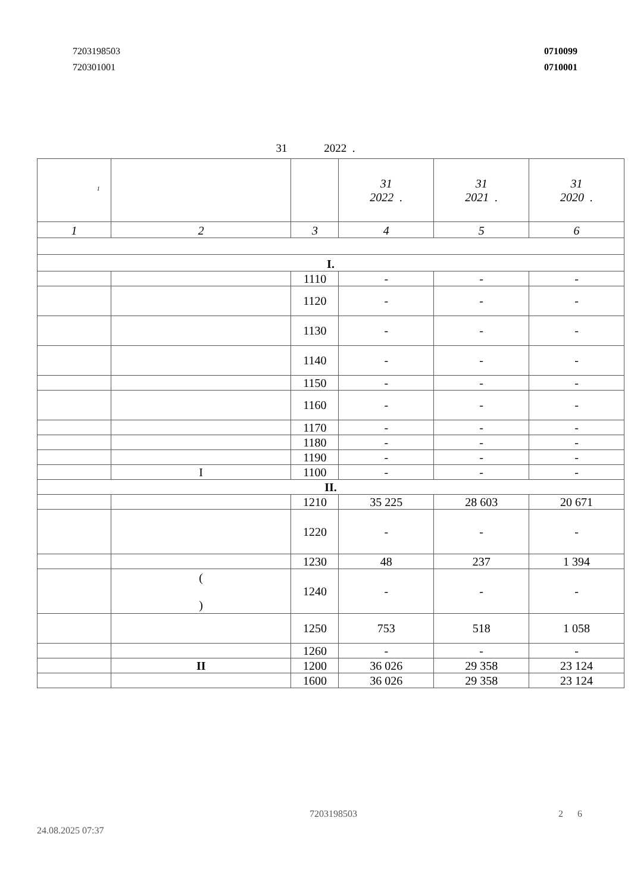7203198503 0710099
720301001 0710001
31 2022 .
| <sup>1</sup> | | | 31 2022 . | 31 2021 . | 31 2020 . |
| --- | --- | --- | --- | --- | --- |
| 1 | 2 | 3 | 4 | 5 | 6 |
| I. | | | | | |
| | | 1110 | - | - | - |
| | | 1120 | - | - | - |
| | | 1130 | - | - | - |
| | | 1140 | - | - | - |
| | | 1150 | - | - | - |
| | | 1160 | - | - | - |
| | | 1170 | - | - | - |
| | | 1180 | - | - | - |
| | | 1190 | - | - | - |
| | I | 1100 | - | - | - |
| II. | | | | | |
| | | 1210 | 35 225 | 28 603 | 20 671 |
| | | 1220 | - | - | - |
| | | 1230 | 48 | 237 | 1 394 |
| | ( ) | 1240 | - | - | - |
| | | 1250 | 753 | 518 | 1 058 |
| | | 1260 | - | - | - |
| | II | 1200 | 36 026 | 29 358 | 23 124 |
| | | 1600 | 36 026 | 29 358 | 23 124 |
7203198503 2 6
24.08.2025 07:37